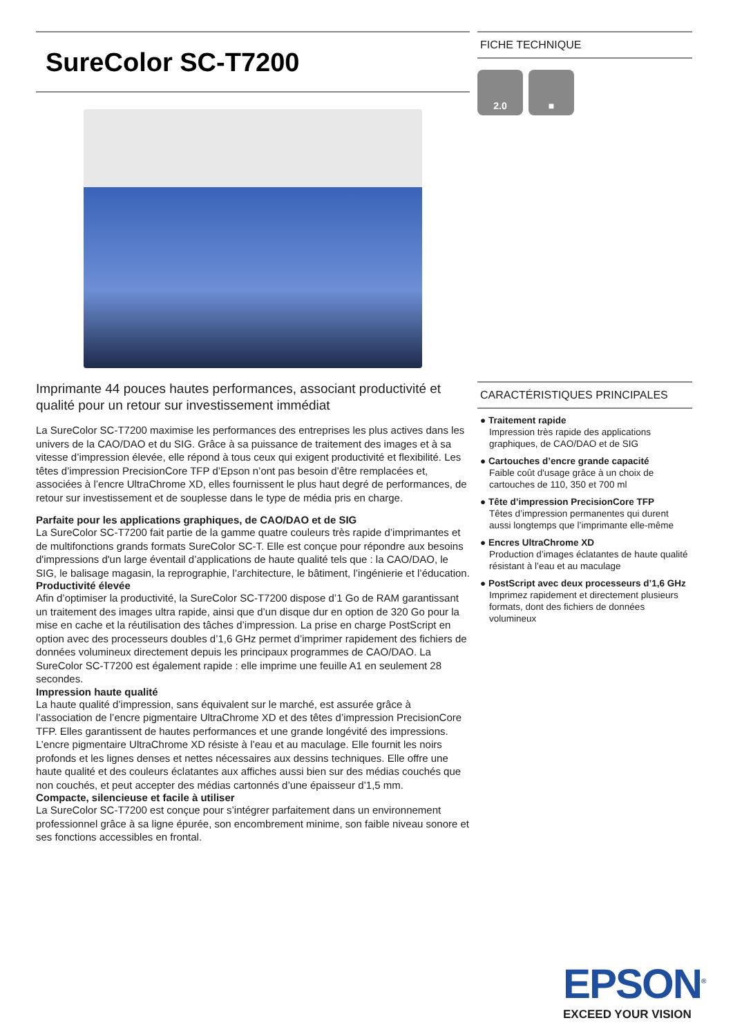SureColor SC-T7200
Imprimante 44 pouces hautes performances, associant productivité et qualité pour un retour sur investissement immédiat
La SureColor SC-T7200 maximise les performances des entreprises les plus actives dans les univers de la CAO/DAO et du SIG. Grâce à sa puissance de traitement des images et à sa vitesse d’impression élevée, elle répond à tous ceux qui exigent productivité et flexibilité. Les têtes d’impression PrecisionCore TFP d’Epson n’ont pas besoin d’être remplacées et, associées à l’encre UltraChrome XD, elles fournissent le plus haut degré de performances, de retour sur investissement et de souplesse dans le type de média pris en charge.
Parfaite pour les applications graphiques, de CAO/DAO et de SIG
La SureColor SC-T7200 fait partie de la gamme quatre couleurs très rapide d’imprimantes et de multifonctions grands formats SureColor SC-T. Elle est conçue pour répondre aux besoins d'impressions d'un large éventail d’applications de haute qualité tels que : la CAO/DAO, le SIG, le balisage magasin, la reprographie, l’architecture, le bâtiment, l’ingénierie et l’éducation.
Productivité élevée
Afin d’optimiser la productivité, la SureColor SC-T7200 dispose d’1 Go de RAM garantissant un traitement des images ultra rapide, ainsi que d’un disque dur en option de 320 Go pour la mise en cache et la réutilisation des tâches d’impression. La prise en charge PostScript en option avec des processeurs doubles d’1,6 GHz permet d’imprimer rapidement des fichiers de données volumineux directement depuis les principaux programmes de CAO/DAO. La SureColor SC-T7200 est également rapide : elle imprime une feuille A1 en seulement 28 secondes.
Impression haute qualité
La haute qualité d’impression, sans équivalent sur le marché, est assurée grâce à l’association de l’encre pigmentaire UltraChrome XD et des têtes d’impression PrecisionCore TFP. Elles garantissent de hautes performances et une grande longévité des impressions. L’encre pigmentaire UltraChrome XD résiste à l’eau et au maculage. Elle fournit les noirs profonds et les lignes denses et nettes nécessaires aux dessins techniques. Elle offre une haute qualité et des couleurs éclatantes aux affiches aussi bien sur des médias couchés que non couchés, et peut accepter des médias cartonnés d’une épaisseur d’1,5 mm.
Compacte, silencieuse et facile à utiliser
La SureColor SC-T7200 est conçue pour s’intégrer parfaitement dans un environnement professionnel grâce à sa ligne épurée, son encombrement minime, son faible niveau sonore et ses fonctions accessibles en frontal.
FICHE TECHNIQUE
2.0 ■
CARACTÉRISTIQUES PRINCIPALES
● Traitement rapide
Impression très rapide des applications graphiques, de CAO/DAO et de SIG
● Cartouches d’encre grande capacité
Faible coût d'usage grâce à un choix de cartouches de 110, 350 et 700 ml
● Tête d’impression PrecisionCore TFP
Têtes d’impression permanentes qui durent aussi longtemps que l’imprimante elle-même
● Encres UltraChrome XD
Production d’images éclatantes de haute qualité résistant à l’eau et au maculage
● PostScript avec deux processeurs d’1,6 GHz
Imprimez rapidement et directement plusieurs formats, dont des fichiers de données volumineux
EPSON<sup>®</sup>
EXCEED YOUR VISION